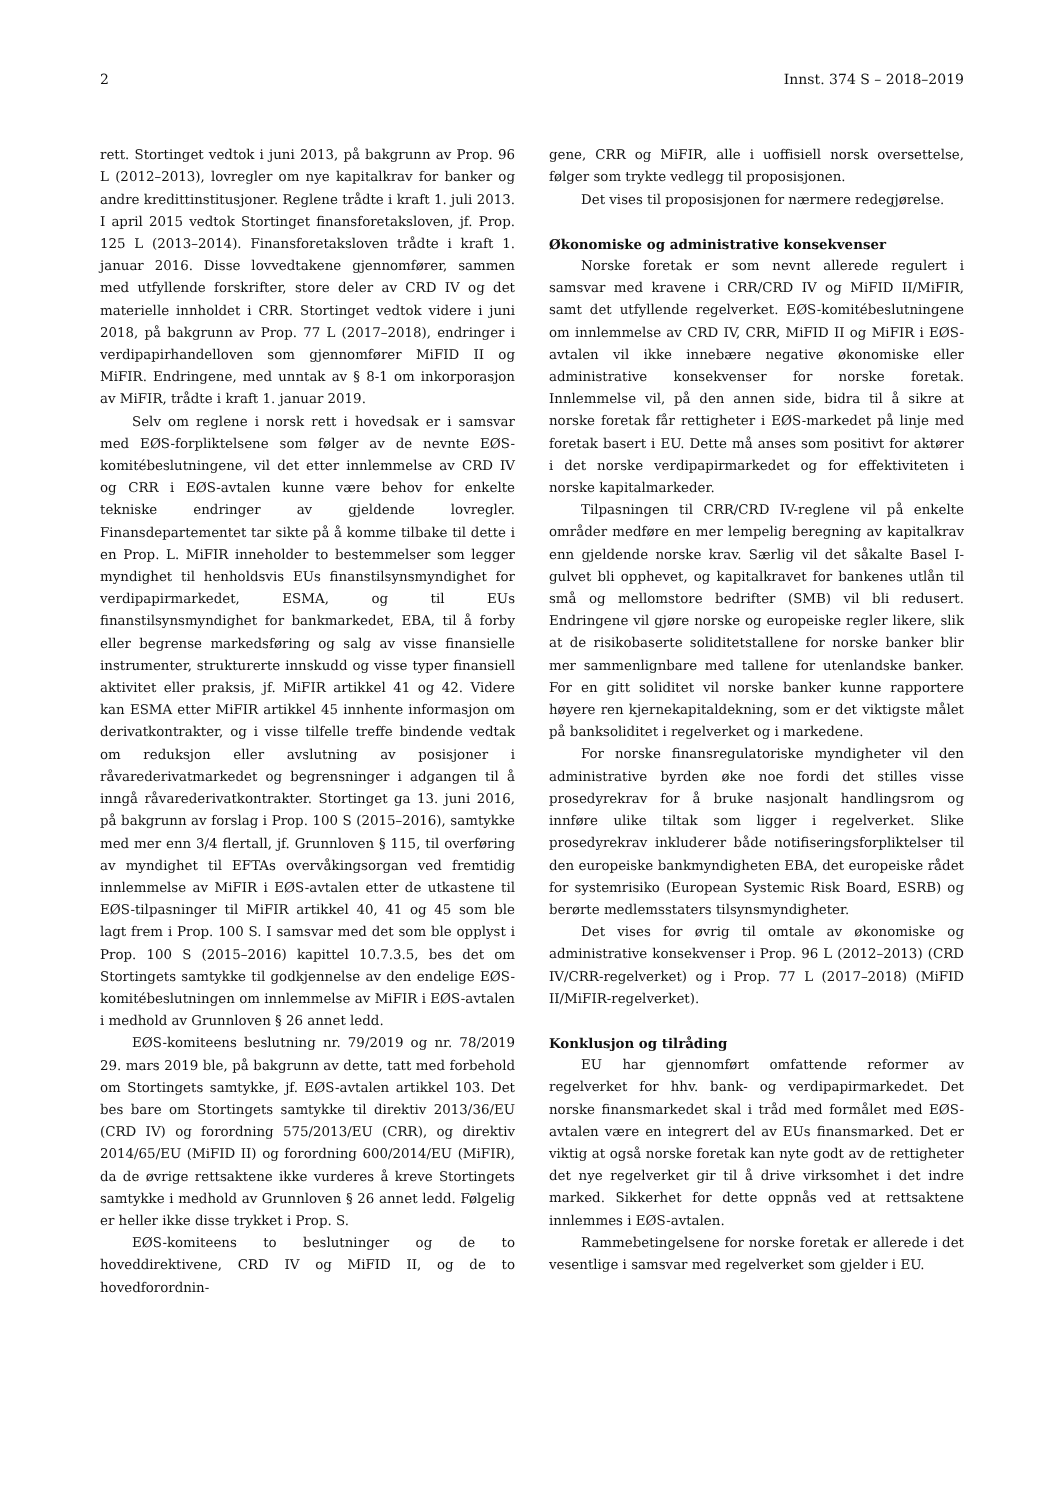2 Innst. 374 S – 2018–2019
rett. Stortinget vedtok i juni 2013, på bakgrunn av Prop. 96 L (2012–2013), lovregler om nye kapitalkrav for banker og andre kredittinstitusjoner. Reglene trådte i kraft 1. juli 2013. I april 2015 vedtok Stortinget finansforetaksloven, jf. Prop. 125 L (2013–2014). Finansforetaksloven trådte i kraft 1. januar 2016. Disse lovvedtakene gjennomfører, sammen med utfyllende forskrifter, store deler av CRD IV og det materielle innholdet i CRR. Stortinget vedtok videre i juni 2018, på bakgrunn av Prop. 77 L (2017–2018), endringer i verdipapirhandelloven som gjennomfører MiFID II og MiFIR. Endringene, med unntak av § 8-1 om inkorporasjon av MiFIR, trådte i kraft 1. januar 2019.
Selv om reglene i norsk rett i hovedsak er i samsvar med EØS-forpliktelsene som følger av de nevnte EØS-komitébeslutningene, vil det etter innlemmelse av CRD IV og CRR i EØS-avtalen kunne være behov for enkelte tekniske endringer av gjeldende lovregler. Finansdepartementet tar sikte på å komme tilbake til dette i en Prop. L. MiFIR inneholder to bestemmelser som legger myndighet til henholdsvis EUs finanstilsynsmyndighet for verdipapirmarkedet, ESMA, og til EUs finanstilsynsmyndighet for bankmarkedet, EBA, til å forby eller begrense markedsføring og salg av visse finansielle instrumenter, strukturerte innskudd og visse typer finansiell aktivitet eller praksis, jf. MiFIR artikkel 41 og 42. Videre kan ESMA etter MiFIR artikkel 45 innhente informasjon om derivatkontrakter, og i visse tilfelle treffe bindende vedtak om reduksjon eller avslutning av posisjoner i råvarederivatmarkedet og begrensninger i adgangen til å inngå råvarederivatkontrakter. Stortinget ga 13. juni 2016, på bakgrunn av forslag i Prop. 100 S (2015–2016), samtykke med mer enn 3/4 flertall, jf. Grunnloven § 115, til overføring av myndighet til EFTAs overvåkingsorgan ved fremtidig innlemmelse av MiFIR i EØS-avtalen etter de utkastene til EØS-tilpasninger til MiFIR artikkel 40, 41 og 45 som ble lagt frem i Prop. 100 S. I samsvar med det som ble opplyst i Prop. 100 S (2015–2016) kapittel 10.7.3.5, bes det om Stortingets samtykke til godkjennelse av den endelige EØS-komitébeslutningen om innlemmelse av MiFIR i EØS-avtalen i medhold av Grunnloven § 26 annet ledd.
EØS-komiteens beslutning nr. 79/2019 og nr. 78/2019 29. mars 2019 ble, på bakgrunn av dette, tatt med forbehold om Stortingets samtykke, jf. EØS-avtalen artikkel 103. Det bes bare om Stortingets samtykke til direktiv 2013/36/EU (CRD IV) og forordning 575/2013/EU (CRR), og direktiv 2014/65/EU (MiFID II) og forordning 600/2014/EU (MiFIR), da de øvrige rettsaktene ikke vurderes å kreve Stortingets samtykke i medhold av Grunnloven § 26 annet ledd. Følgelig er heller ikke disse trykket i Prop. S.
EØS-komiteens to beslutninger og de to hoveddirektivene, CRD IV og MiFID II, og de to hovedforordnin-
gene, CRR og MiFIR, alle i uoffisiell norsk oversettelse, følger som trykte vedlegg til proposisjonen.
Det vises til proposisjonen for nærmere redegjørelse.
Økonomiske og administrative konsekvenser
Norske foretak er som nevnt allerede regulert i samsvar med kravene i CRR/CRD IV og MiFID II/MiFIR, samt det utfyllende regelverket. EØS-komitébeslutningene om innlemmelse av CRD IV, CRR, MiFID II og MiFIR i EØS-avtalen vil ikke innebære negative økonomiske eller administrative konsekvenser for norske foretak. Innlemmelse vil, på den annen side, bidra til å sikre at norske foretak får rettigheter i EØS-markedet på linje med foretak basert i EU. Dette må anses som positivt for aktører i det norske verdipapirmarkedet og for effektiviteten i norske kapitalmarkeder.
Tilpasningen til CRR/CRD IV-reglene vil på enkelte områder medføre en mer lempelig beregning av kapitalkrav enn gjeldende norske krav. Særlig vil det såkalte Basel I-gulvet bli opphevet, og kapitalkravet for bankenes utlån til små og mellomstore bedrifter (SMB) vil bli redusert. Endringene vil gjøre norske og europeiske regler likere, slik at de risikobaserte soliditetstallene for norske banker blir mer sammenlignbare med tallene for utenlandske banker. For en gitt soliditet vil norske banker kunne rapportere høyere ren kjernekapitaldekning, som er det viktigste målet på banksoliditet i regelverket og i markedene.
For norske finansregulatoriske myndigheter vil den administrative byrden øke noe fordi det stilles visse prosedyrekrav for å bruke nasjonalt handlingsrom og innføre ulike tiltak som ligger i regelverket. Slike prosedyrekrav inkluderer både notifiseringsforpliktelser til den europeiske bankmyndigheten EBA, det europeiske rådet for systemrisiko (European Systemic Risk Board, ESRB) og berørte medlemsstaters tilsynsmyndigheter.
Det vises for øvrig til omtale av økonomiske og administrative konsekvenser i Prop. 96 L (2012–2013) (CRD IV/CRR-regelverket) og i Prop. 77 L (2017–2018) (MiFID II/MiFIR-regelverket).
Konklusjon og tilråding
EU har gjennomført omfattende reformer av regelverket for hhv. bank- og verdipapirmarkedet. Det norske finansmarkedet skal i tråd med formålet med EØS-avtalen være en integrert del av EUs finansmarked. Det er viktig at også norske foretak kan nyte godt av de rettigheter det nye regelverket gir til å drive virksomhet i det indre marked. Sikkerhet for dette oppnås ved at rettsaktene innlemmes i EØS-avtalen.
Rammebetingelsene for norske foretak er allerede i det vesentlige i samsvar med regelverket som gjelder i EU.